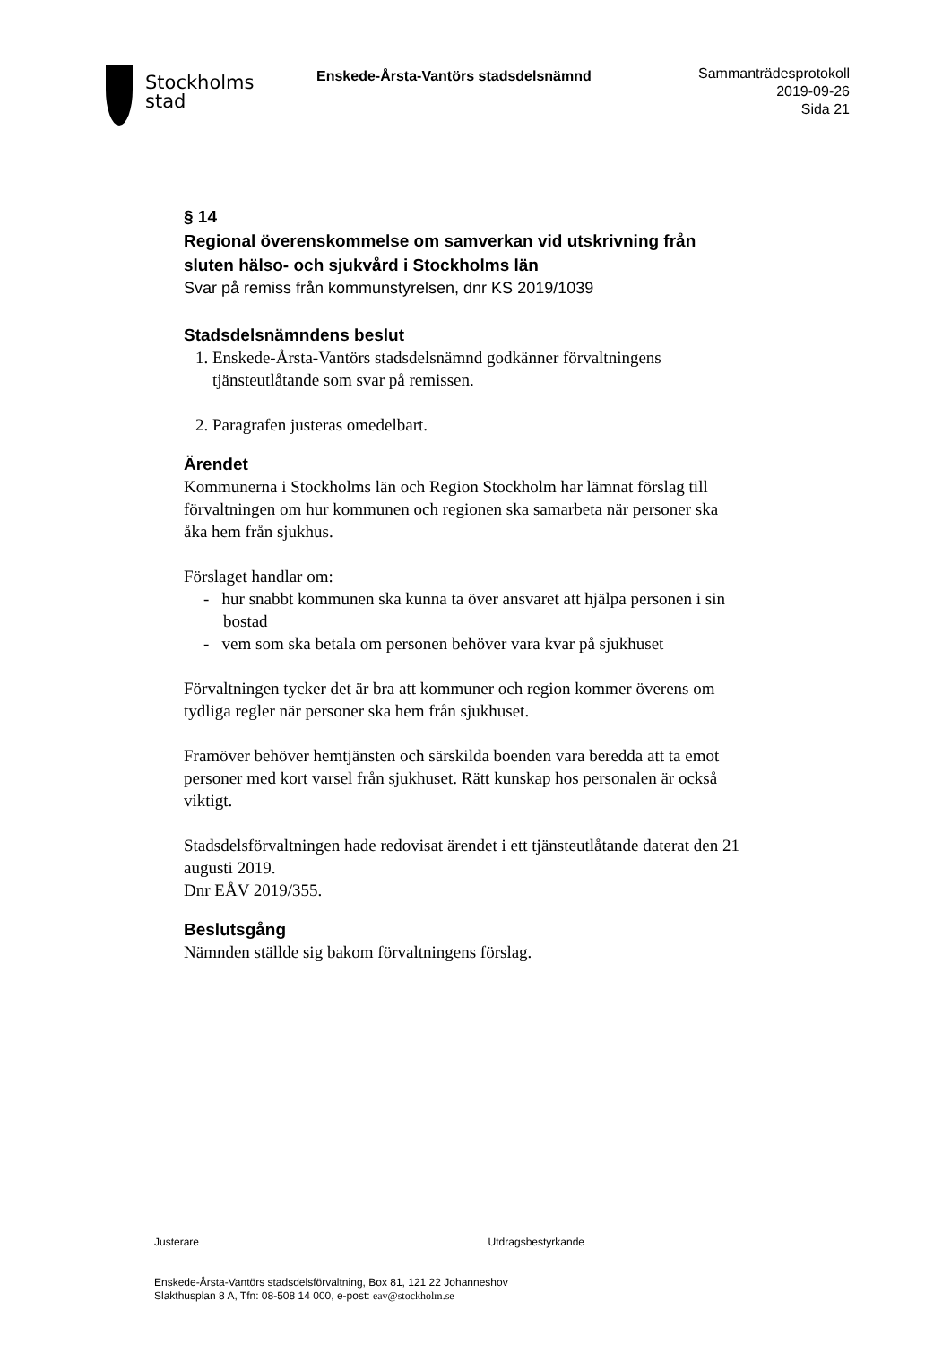Stockholms
stad
Enskede-Årsta-Vantörs stadsdelsnämnd
Sammanträdesprotokoll
2019-09-26
Sida 21
§ 14
Regional överenskommelse om samverkan vid utskrivning från sluten hälso- och sjukvård i Stockholms län
Svar på remiss från kommunstyrelsen, dnr KS 2019/1039
Stadsdelsnämndens beslut
1. Enskede-Årsta-Vantörs stadsdelsnämnd godkänner förvaltningens tjänsteutlåtande som svar på remissen.
2. Paragrafen justeras omedelbart.
Ärendet
Kommunerna i Stockholms län och Region Stockholm har lämnat förslag till förvaltningen om hur kommunen och regionen ska samarbeta när personer ska åka hem från sjukhus.
Förslaget handlar om:
- hur snabbt kommunen ska kunna ta över ansvaret att hjälpa personen i sin bostad
- vem som ska betala om personen behöver vara kvar på sjukhuset
Förvaltningen tycker det är bra att kommuner och region kommer överens om tydliga regler när personer ska hem från sjukhuset.
Framöver behöver hemtjänsten och särskilda boenden vara beredda att ta emot personer med kort varsel från sjukhuset. Rätt kunskap hos personalen är också viktigt.
Stadsdelsförvaltningen hade redovisat ärendet i ett tjänsteutlåtande daterat den 21 augusti 2019.
Dnr EÅV 2019/355.
Beslutsgång
Nämnden ställde sig bakom förvaltningens förslag.
Justerare Utdragsbestyrkande
Enskede-Årsta-Vantörs stadsdelsförvaltning, Box 81, 121 22 Johanneshov
Slakthusplan 8 A, Tfn: 08-508 14 000, e-post: eav@stockholm.se